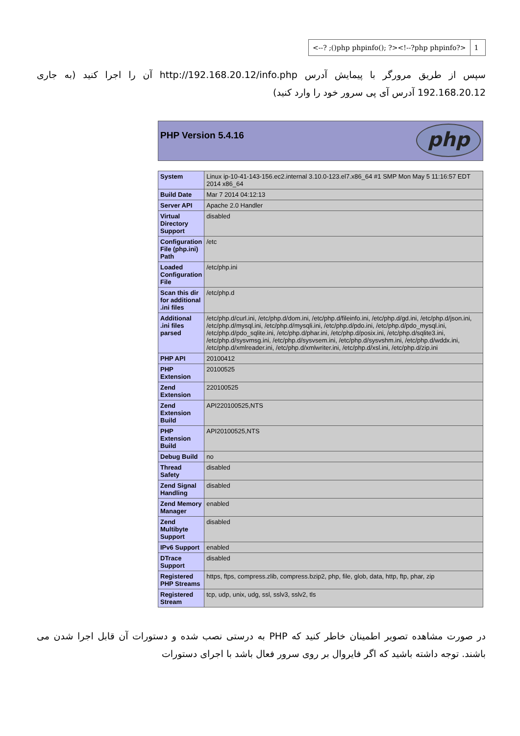<--? ;()php phpinfo(); ?><!--?php phpinfo?>
1
سپس از طریق مرورگر با پیمایش آدرس http://192.168.20.12/info.php آن را اجرا کنید (به جاری 192.168.20.12 آدرس آی پی سرور خود را وارد کنید)
PHP Version 5.4.16
php
| System | Linux ip-10-41-143-156.ec2.internal 3.10.0-123.el7.x86_64 #1 SMP Mon May 5 11:16:57 EDT 2014 x86_64 |
| Build Date | Mar 7 2014 04:12:13 |
| Server API | Apache 2.0 Handler |
| Virtual Directory Support | disabled |
| Configuration File (php.ini) Path | /etc |
| Loaded Configuration File | /etc/php.ini |
| Scan this dir for additional .ini files | /etc/php.d |
| Additional .ini files parsed | /etc/php.d/curl.ini, /etc/php.d/dom.ini, /etc/php.d/fileinfo.ini, /etc/php.d/gd.ini, /etc/php.d/json.ini, /etc/php.d/mysql.ini, /etc/php.d/mysqli.ini, /etc/php.d/pdo.ini, /etc/php.d/pdo_mysql.ini, /etc/php.d/pdo_sqlite.ini, /etc/php.d/phar.ini, /etc/php.d/posix.ini, /etc/php.d/sqlite3.ini, /etc/php.d/sysvmsg.ini, /etc/php.d/sysvsem.ini, /etc/php.d/sysvshm.ini, /etc/php.d/wddx.ini, /etc/php.d/xmlreader.ini, /etc/php.d/xmlwriter.ini, /etc/php.d/xsl.ini, /etc/php.d/zip.ini |
| PHP API | 20100412 |
| PHP Extension | 20100525 |
| Zend Extension | 220100525 |
| Zend Extension Build | API220100525,NTS |
| PHP Extension Build | API20100525,NTS |
| Debug Build | no |
| Thread Safety | disabled |
| Zend Signal Handling | disabled |
| Zend Memory Manager | enabled |
| Zend Multibyte Support | disabled |
| IPv6 Support | enabled |
| DTrace Support | disabled |
| Registered PHP Streams | https, ftps, compress.zlib, compress.bzip2, php, file, glob, data, http, ftp, phar, zip |
| Registered Stream | tcp, udp, unix, udg, ssl, sslv3, sslv2, tls |
در صورت مشاهده تصویر اطمینان خاطر کنید که PHP به درستی نصب شده و دستورات آن قابل اجرا شدن می باشند. توجه داشته باشید که اگر فایروال بر روی سرور فعال باشد با اجرای دستورات